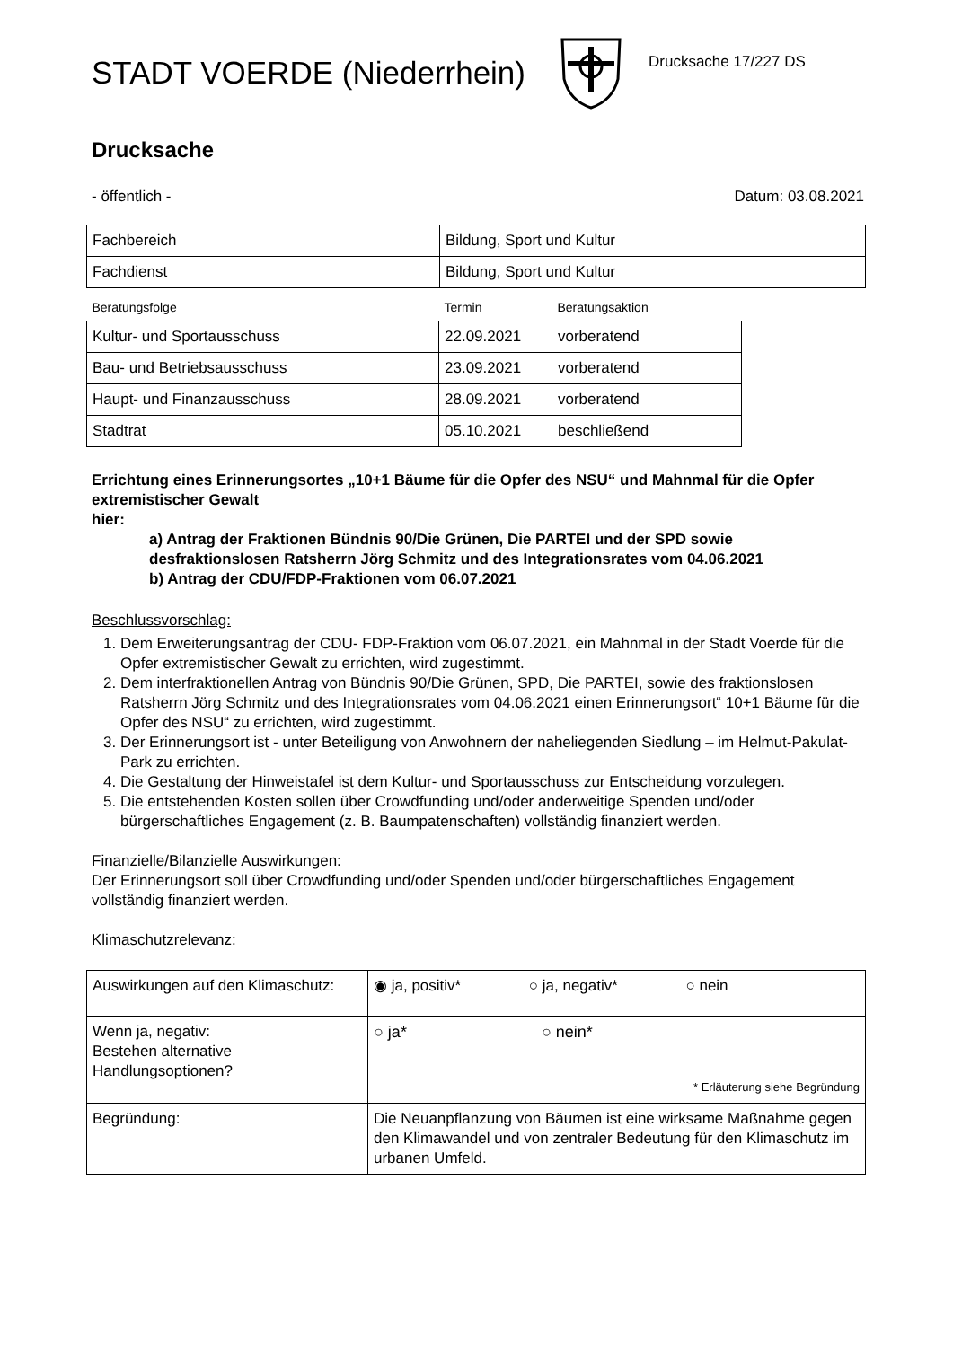STADT VOERDE (Niederrhein)
Drucksache 17/227 DS
Drucksache
- öffentlich - Datum: 03.08.2021
| Fachbereich | Bildung, Sport und Kultur |
| Fachdienst | Bildung, Sport und Kultur |
| Beratungsfolge | Termin | Beratungsaktion |
| --- | --- | --- |
| Kultur- und Sportausschuss | 22.09.2021 | vorberatend |
| Bau- und Betriebsausschuss | 23.09.2021 | vorberatend |
| Haupt- und Finanzausschuss | 28.09.2021 | vorberatend |
| Stadtrat | 05.10.2021 | beschließend |
Errichtung eines Erinnerungsortes „10+1 Bäume für die Opfer des NSU“ und Mahnmal für die Opfer extremistischer Gewalt
hier:
a) Antrag der Fraktionen Bündnis 90/Die Grünen, Die PARTEI und der SPD sowie desfraktionslosen Ratsherrn Jörg Schmitz und des Integrationsrates vom 04.06.2021
b) Antrag der CDU/FDP-Fraktionen vom 06.07.2021
Beschlussvorschlag:
1. Dem Erweiterungsantrag der CDU- FDP-Fraktion vom 06.07.2021, ein Mahnmal in der Stadt Voerde für die Opfer extremistischer Gewalt zu errichten, wird zugestimmt.
2. Dem interfraktionellen Antrag von Bündnis 90/Die Grünen, SPD, Die PARTEI, sowie des fraktionslosen Ratsherrn Jörg Schmitz und des Integrationsrates vom 04.06.2021 einen Erinnerungsort“ 10+1 Bäume für die Opfer des NSU“ zu errichten, wird zugestimmt.
3. Der Erinnerungsort ist - unter Beteiligung von Anwohnern der naheliegenden Siedlung – im Helmut-Pakulat-Park zu errichten.
4. Die Gestaltung der Hinweistafel ist dem Kultur- und Sportausschuss zur Entscheidung vorzulegen.
5. Die entstehenden Kosten sollen über Crowdfunding und/oder anderweitige Spenden und/oder bürgerschaftliches Engagement (z. B. Baumpatenschaften) vollständig finanziert werden.
Finanzielle/Bilanzielle Auswirkungen:
Der Erinnerungsort soll über Crowdfunding und/oder Spenden und/oder bürgerschaftliches Engagement vollständig finanziert werden.
Klimaschutzrelevanz:
| Auswirkungen auf den Klimaschutz: | ◉ ja, positiv* ○ ja, negativ* ○ nein |
| Wenn ja, negativ: Bestehen alternative Handlungsoptionen? | ○ ja* ○ nein* * Erläuterung siehe Begründung |
| Begründung: | Die Neuanpflanzung von Bäumen ist eine wirksame Maßnahme gegen den Klimawandel und von zentraler Bedeutung für den Klimaschutz im urbanen Umfeld. |